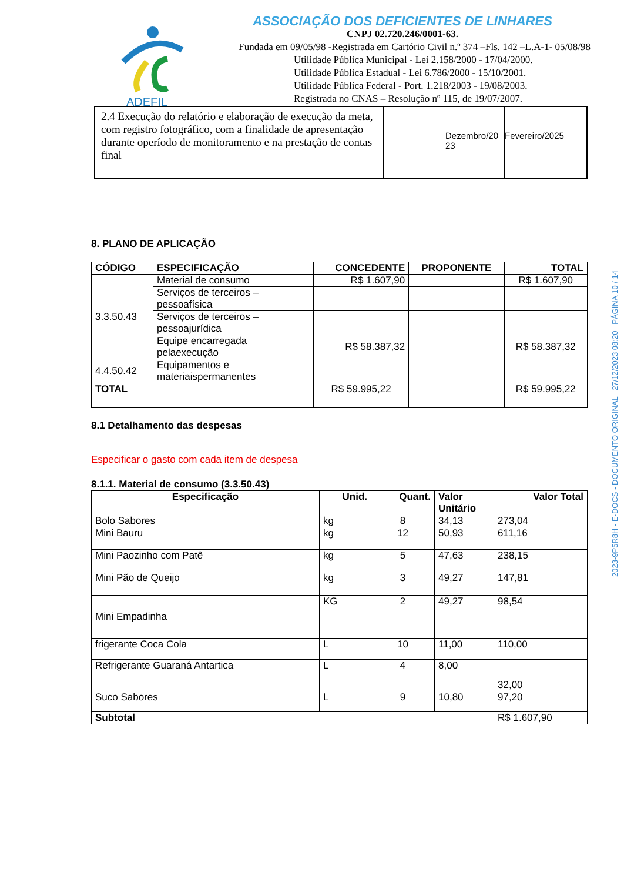ADEFIL
ASSOCIAÇÃO DOS DEFICIENTES DE LINHARES
CNPJ 02.720.246/0001-63.
Fundada em 09/05/98 -Registrada em Cartório Civil n.º 374 –Fls. 142 –L.A-1- 05/08/98
Utilidade Pública Municipal - Lei 2.158/2000 - 17/04/2000.
Utilidade Pública Estadual - Lei 6.786/2000 - 15/10/2001.
Utilidade Pública Federal - Port. 1.218/2003 - 19/08/2003.
Registrada no CNAS – Resolução nº 115, de 19/07/2007.
| 2.4 Execução do relatório e elaboração de execução da meta, com registro fotográfico, com a finalidade de apresentação durante operíodo de monitoramento e na prestação de contas final | | Dezembro/20 23 | Fevereiro/2025 |
8. PLANO DE APLICAÇÃO
| CÓDIGO | ESPECIFICAÇÃO | CONCEDENTE | PROPONENTE | TOTAL |
| --- | --- | --- | --- | --- |
| 3.3.50.43 | Material de consumo | R$ 1.607,90 | | R$ 1.607,90 |
| | Serviços de terceiros – pessoafísica | | | |
| | Serviços de terceiros – pessoajurídica | | | |
| | Equipe encarregada pelaexecução | R$ 58.387,32 | | R$ 58.387,32 |
| 4.4.50.42 | Equipamentos e materiaispermanentes | | | |
| TOTAL | | R$ 59.995,22 | | R$ 59.995,22 |
8.1 Detalhamento das despesas
Especificar o gasto com cada item de despesa
8.1.1. Material de consumo (3.3.50.43)
| Especificação | Unid. | Quant. | Valor Unitário | Valor Total |
| --- | --- | --- | --- | --- |
| Bolo Sabores | kg | 8 | 34,13 | 273,04 |
| Mini Bauru | kg | 12 | 50,93 | 611,16 |
| Mini Paozinho com Patê | kg | 5 | 47,63 | 238,15 |
| Mini Pão de Queijo | kg | 3 | 49,27 | 147,81 |
| Mini Empadinha | KG | 2 | 49,27 | 98,54 |
| frigerante Coca Cola | L | 10 | 11,00 | 110,00 |
| Refrigerante Guaraná Antartica | L | 4 | 8,00 | 32,00 |
| Suco Sabores | L | 9 | 10,80 | 97,20 |
| Subtotal | | | | R$ 1.607,90 |
2023-9P5R8H - E-DOCS - DOCUMENTO ORIGINAL 27/12/2023 08:20 PÁGINA 10 / 14